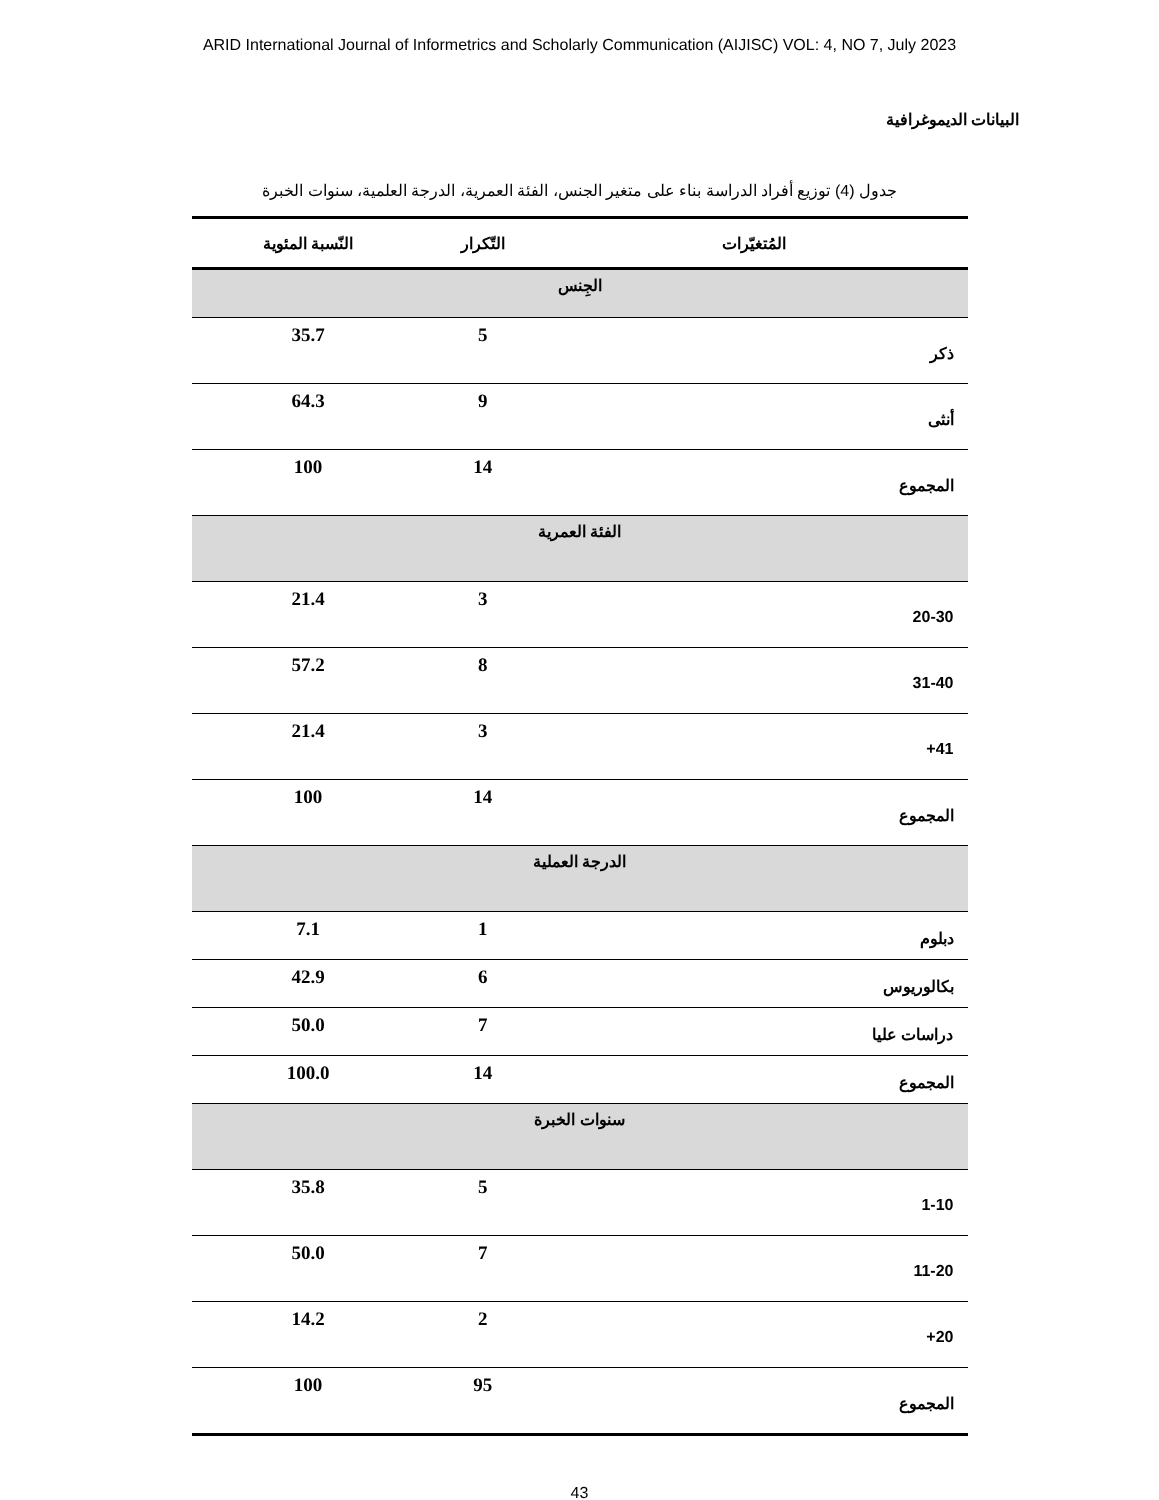ARID International Journal of Informetrics and Scholarly Communication (AIJISC) VOL: 4, NO 7, July 2023
البيانات الديموغرافية
جدول (4) توزيع أفراد الدراسة بناء على متغير الجنس، الفئة العمرية، الدرجة العلمية، سنوات الخبرة
| المُتغيّرات | التّكرار | النّسبة المئوية |
| --- | --- | --- |
| الجِنس | | |
| ذكر | 5 | 35.7 |
| أنثى | 9 | 64.3 |
| المجموع | 14 | 100 |
| الفئة العمرية | | |
| 20-30 | 3 | 21.4 |
| 31-40 | 8 | 57.2 |
| 41+ | 3 | 21.4 |
| المجموع | 14 | 100 |
| الدرجة العملية | | |
| دبلوم | 1 | 7.1 |
| بكالوريوس | 6 | 42.9 |
| دراسات عليا | 7 | 50.0 |
| المجموع | 14 | 100.0 |
| سنوات الخبرة | | |
| 1-10 | 5 | 35.8 |
| 11-20 | 7 | 50.0 |
| 20+ | 2 | 14.2 |
| المجموع | 95 | 100 |
43